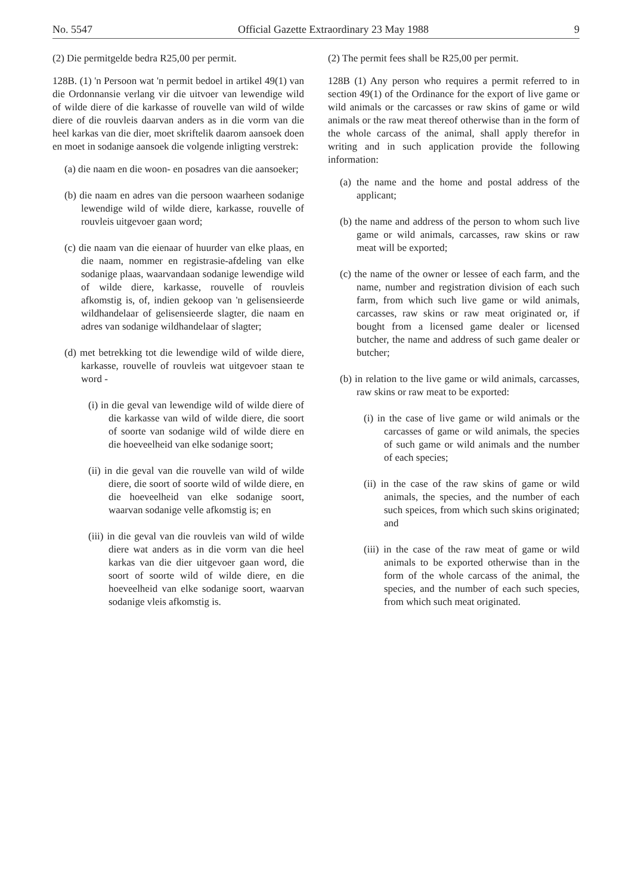No. 5547 Official Gazette Extraordinary 23 May 1988 9
(2) Die permitgelde bedra R25,00 per permit.
128B. (1) 'n Persoon wat 'n permit bedoel in artikel 49(1) van die Ordonnansie verlang vir die uitvoer van lewendige wild of wilde diere of die karkasse of rouvelle van wild of wilde diere of die rouvleis daarvan anders as in die vorm van die heel karkas van die dier, moet skriftelik daarom aansoek doen en moet in sodanige aansoek die volgende inligting verstrek:
(a) die naam en die woon- en posadres van die aansoeker;
(b) die naam en adres van die persoon waarheen sodanige lewendige wild of wilde diere, karkasse, rouvelle of rouvleis uitgevoer gaan word;
(c) die naam van die eienaar of huurder van elke plaas, en die naam, nommer en registrasie-afdeling van elke sodanige plaas, waarvandaan sodanige lewendige wild of wilde diere, karkasse, rouvelle of rouvleis afkomstig is, of, indien gekoop van 'n gelisensieerde wildhandelaar of gelisensieerde slagter, die naam en adres van sodanige wildhandelaar of slagter;
(d) met betrekking tot die lewendige wild of wilde diere, karkasse, rouvelle of rouvleis wat uitgevoer staan te word -
(i) in die geval van lewendige wild of wilde diere of die karkasse van wild of wilde diere, die soort of soorte van sodanige wild of wilde diere en die hoeveelheid van elke sodanige soort;
(ii) in die geval van die rouvelle van wild of wilde diere, die soort of soorte wild of wilde diere, en die hoeveelheid van elke sodanige soort, waarvan sodanige velle afkomstig is; en
(iii) in die geval van die rouvleis van wild of wilde diere wat anders as in die vorm van die heel karkas van die dier uitgevoer gaan word, die soort of soorte wild of wilde diere, en die hoeveelheid van elke sodanige soort, waarvan sodanige vleis afkomstig is.
(2) The permit fees shall be R25,00 per permit.
128B (1) Any person who requires a permit referred to in section 49(1) of the Ordinance for the export of live game or wild animals or the carcasses or raw skins of game or wild animals or the raw meat thereof otherwise than in the form of the whole carcass of the animal, shall apply therefor in writing and in such application provide the following information:
(a) the name and the home and postal address of the applicant;
(b) the name and address of the person to whom such live game or wild animals, carcasses, raw skins or raw meat will be exported;
(c) the name of the owner or lessee of each farm, and the name, number and registration division of each such farm, from which such live game or wild animals, carcasses, raw skins or raw meat originated or, if bought from a licensed game dealer or licensed butcher, the name and address of such game dealer or butcher;
(b) in relation to the live game or wild animals, carcasses, raw skins or raw meat to be exported:
(i) in the case of live game or wild animals or the carcasses of game or wild animals, the species of such game or wild animals and the number of each species;
(ii) in the case of the raw skins of game or wild animals, the species, and the number of each such speices, from which such skins originated; and
(iii) in the case of the raw meat of game or wild animals to be exported otherwise than in the form of the whole carcass of the animal, the species, and the number of each such species, from which such meat originated.